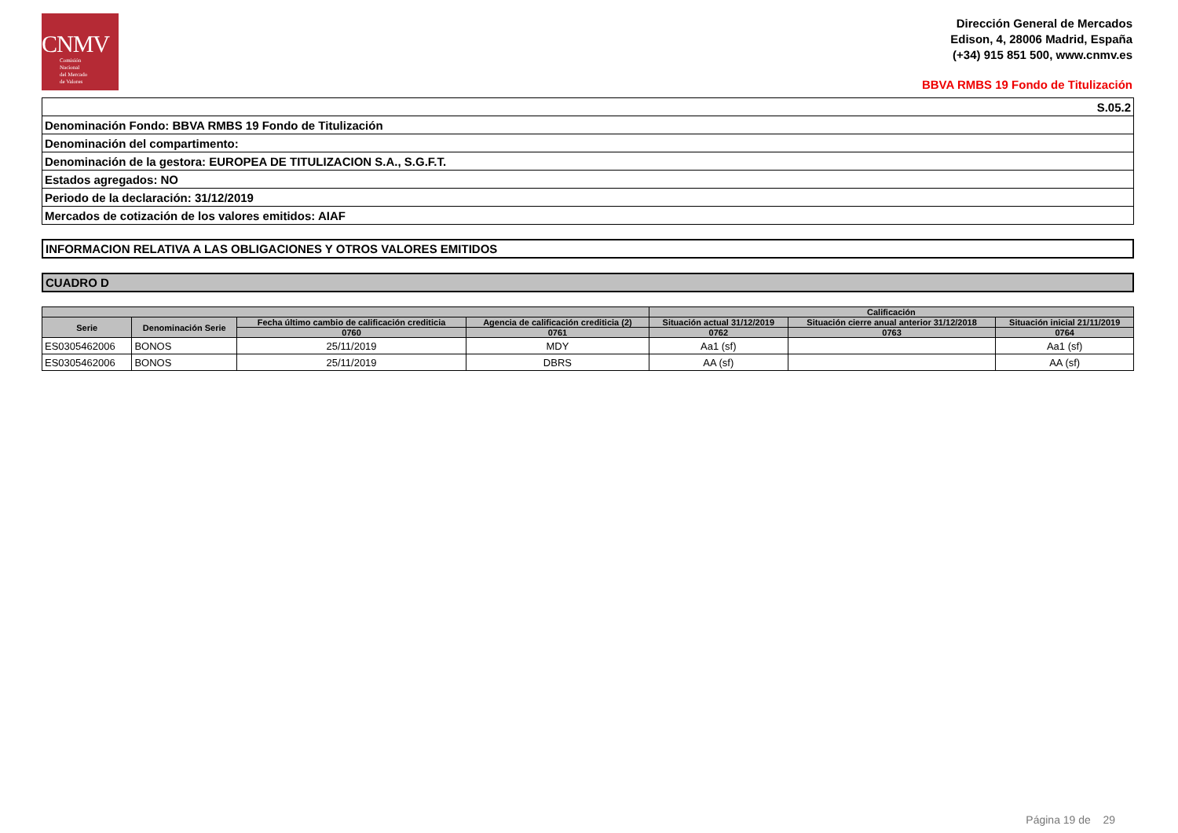CNMV
Comisión
Nacional
del Mercado
de Valores
Dirección General de Mercados
Edison, 4, 28006 Madrid, España
(+34) 915 851 500, www.cnmv.es
BBVA RMBS 19 Fondo de Titulización
| S.05.2 |
| Denominación Fondo: BBVA RMBS 19 Fondo de Titulización |
| Denominación del compartimento: |
| Denominación de la gestora: EUROPEA DE TITULIZACION S.A., S.G.F.T. |
| Estados agregados: NO |
| Periodo de la declaración: 31/12/2019 |
| Mercados de cotización de los valores emitidos: AIAF |
INFORMACION RELATIVA A LAS OBLIGACIONES Y OTROS VALORES EMITIDOS
CUADRO D
| | | | | Calificación | | |
| --- | --- | --- | --- | --- | --- | --- |
| Serie | Denominación Serie | Fecha último cambio de calificación crediticia | Agencia de calificación crediticia (2) | Situación actual 31/12/2019 | Situación cierre anual anterior 31/12/2018 | Situación inicial 21/11/2019 |
| | | 0760 | 0761 | 0762 | 0763 | 0764 |
| ES0305462006 | BONOS | 25/11/2019 | MDY | Aa1 (sf) | | Aa1 (sf) |
| ES0305462006 | BONOS | 25/11/2019 | DBRS | AA (sf) | | AA (sf) |
Página 19 de 29